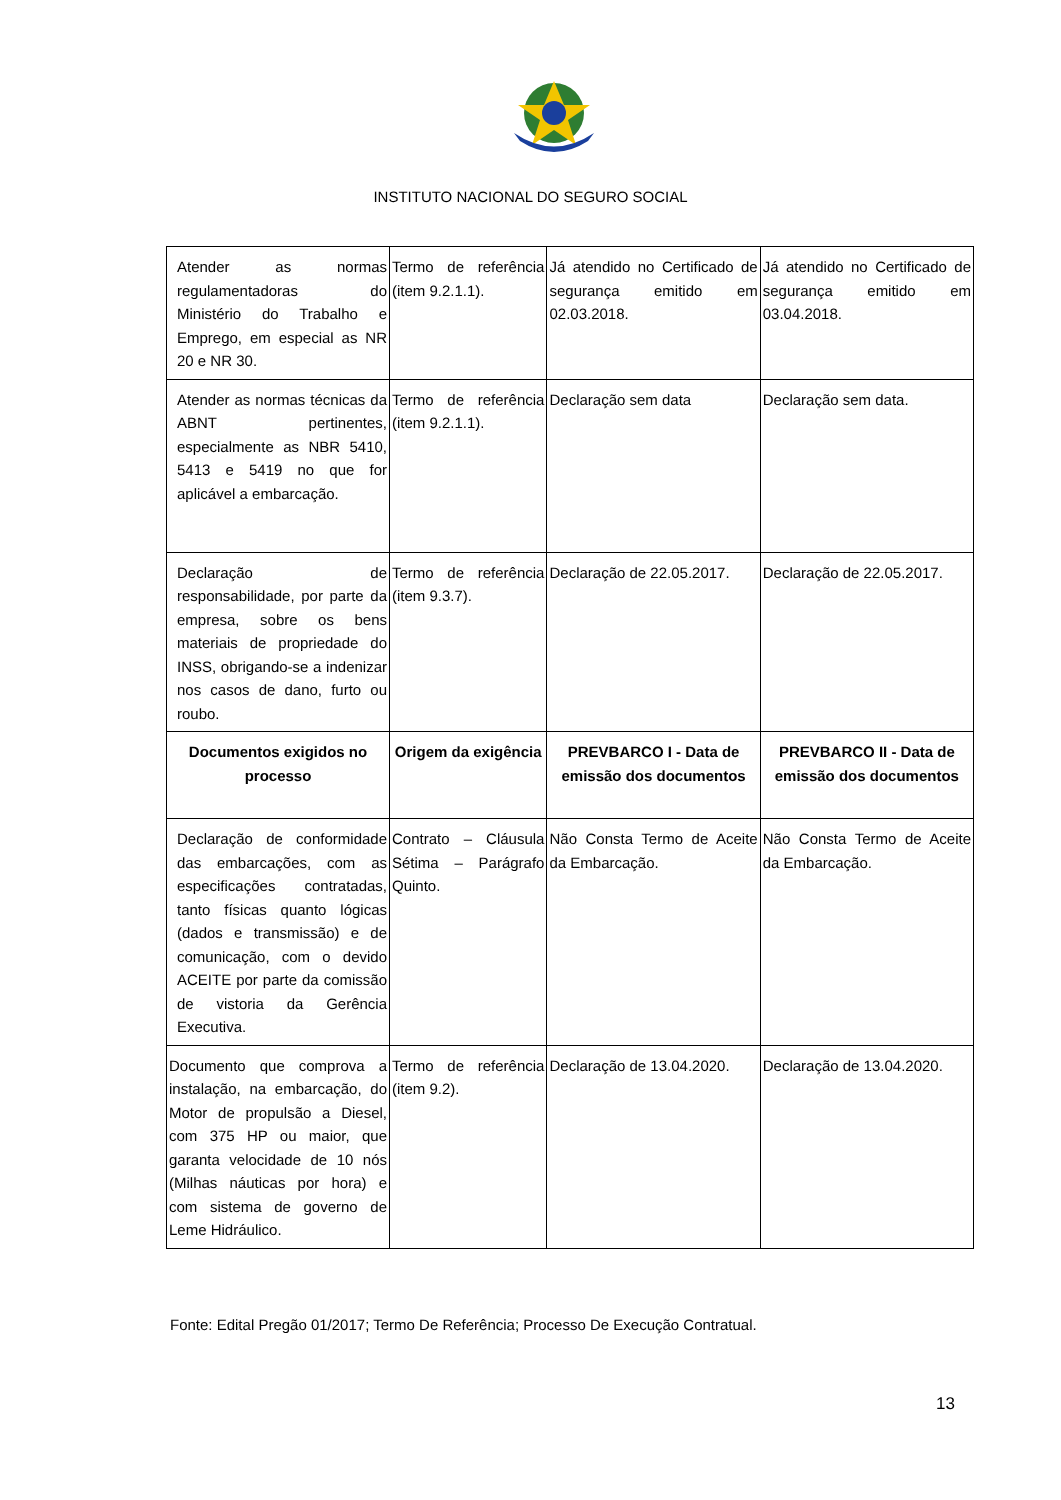INSTITUTO NACIONAL DO SEGURO SOCIAL
| Atender as normas regulamentadoras do Ministério do Trabalho e Emprego, em especial as NR 20 e NR 30. | Termo de referência (item 9.2.1.1). | Já atendido no Certificado de segurança emitido em 02.03.2018. | Já atendido no Certificado de segurança emitido em 03.04.2018. |
| Atender as normas técnicas da ABNT pertinentes, especialmente as NBR 5410, 5413 e 5419 no que for aplicável a embarcação. | Termo de referência (item 9.2.1.1). | Declaração sem data | Declaração sem data. |
| Declaração de responsabilidade, por parte da empresa, sobre os bens materiais de propriedade do INSS, obrigando-se a indenizar nos casos de dano, furto ou roubo. | Termo de referência (item 9.3.7). | Declaração de 22.05.2017. | Declaração de 22.05.2017. |
| Documentos exigidos no processo | Origem da exigência | PREVBARCO I - Data de emissão dos documentos | PREVBARCO II - Data de emissão dos documentos |
| Declaração de conformidade das embarcações, com as especificações contratadas, tanto físicas quanto lógicas (dados e transmissão) e de comunicação, com o devido ACEITE por parte da comissão de vistoria da Gerência Executiva. | Contrato – Cláusula Sétima – Parágrafo Quinto. | Não Consta Termo de Aceite da Embarcação. | Não Consta Termo de Aceite da Embarcação. |
| Documento que comprova a instalação, na embarcação, do Motor de propulsão a Diesel, com 375 HP ou maior, que garanta velocidade de 10 nós (Milhas náuticas por hora) e com sistema de governo de Leme Hidráulico. | Termo de referência (item 9.2). | Declaração de 13.04.2020. | Declaração de 13.04.2020. |
Fonte: Edital Pregão 01/2017; Termo De Referência; Processo De Execução Contratual.
13